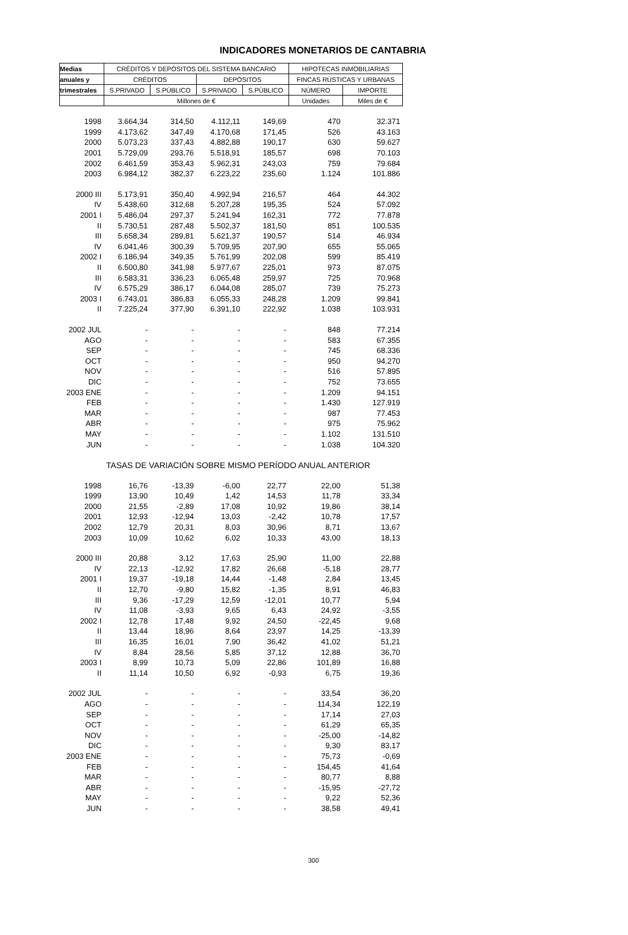INDICADORES MONETARIOS DE CANTABRIA
| Medias | CRÉDITOS Y DEPÓSITOS DEL SISTEMA BANCARIO | | | | HIPOTECAS INMOBILIARIAS | |
| --- | --- | --- | --- | --- | --- | --- |
| anuales y | CRÉDITOS | | DEPÓSITOS | | FINCAS RÚSTICAS Y URBANAS | |
| trimestrales | S.PRIVADO | S.PÚBLICO | S.PRIVADO | S.PÚBLICO | NÚMERO | IMPORTE |
| | Millones de € | | | | Unidades | Miles de € |
| 1998 | 3.664,34 | 314,50 | 4.112,11 | 149,69 | 470 | 32.371 |
| 1999 | 4.173,62 | 347,49 | 4.170,68 | 171,45 | 526 | 43.163 |
| 2000 | 5.073,23 | 337,43 | 4.882,88 | 190,17 | 630 | 59.627 |
| 2001 | 5.729,09 | 293,76 | 5.518,91 | 185,57 | 698 | 70.103 |
| 2002 | 6.461,59 | 353,43 | 5.962,31 | 243,03 | 759 | 79.684 |
| 2003 | 6.984,12 | 382,37 | 6.223,22 | 235,60 | 1.124 | 101.886 |
| 2000 III | 5.173,91 | 350,40 | 4.992,94 | 216,57 | 464 | 44.302 |
| IV | 5.438,60 | 312,68 | 5.207,28 | 195,35 | 524 | 57.092 |
| 2001 I | 5.486,04 | 297,37 | 5.241,94 | 162,31 | 772 | 77.878 |
| II | 5.730,51 | 287,48 | 5.502,37 | 181,50 | 851 | 100.535 |
| III | 5.658,34 | 289,81 | 5.621,37 | 190,57 | 514 | 46.934 |
| IV | 6.041,46 | 300,39 | 5.709,95 | 207,90 | 655 | 55.065 |
| 2002 I | 6.186,94 | 349,35 | 5.761,99 | 202,08 | 599 | 85.419 |
| II | 6.500,80 | 341,98 | 5.977,67 | 225,01 | 973 | 87.075 |
| III | 6.583,31 | 336,23 | 6.065,48 | 259,97 | 725 | 70.968 |
| IV | 6.575,29 | 386,17 | 6.044,08 | 285,07 | 739 | 75.273 |
| 2003 I | 6.743,01 | 386,83 | 6.055,33 | 248,28 | 1.209 | 99.841 |
| II | 7.225,24 | 377,90 | 6.391,10 | 222,92 | 1.038 | 103.931 |
| 2002 JUL | - | - | - | - | 848 | 77.214 |
| AGO | - | - | - | - | 583 | 67.355 |
| SEP | - | - | - | - | 745 | 68.336 |
| OCT | - | - | - | - | 950 | 94.270 |
| NOV | - | - | - | - | 516 | 57.895 |
| DIC | - | - | - | - | 752 | 73.655 |
| 2003 ENE | - | - | - | - | 1.209 | 94.151 |
| FEB | - | - | - | - | 1.430 | 127.919 |
| MAR | - | - | - | - | 987 | 77.453 |
| ABR | - | - | - | - | 975 | 75.962 |
| MAY | - | - | - | - | 1.102 | 131.510 |
| JUN | - | - | - | - | 1.038 | 104.320 |
| | TASAS DE VARIACIÓN SOBRE MISMO PERÍODO ANUAL ANTERIOR | | | | | |
| 1998 | 16,76 | -13,39 | -6,00 | 22,77 | 22,00 | 51,38 |
| 1999 | 13,90 | 10,49 | 1,42 | 14,53 | 11,78 | 33,34 |
| 2000 | 21,55 | -2,89 | 17,08 | 10,92 | 19,86 | 38,14 |
| 2001 | 12,93 | -12,94 | 13,03 | -2,42 | 10,78 | 17,57 |
| 2002 | 12,79 | 20,31 | 8,03 | 30,96 | 8,71 | 13,67 |
| 2003 | 10,09 | 10,62 | 6,02 | 10,33 | 43,00 | 18,13 |
| 2000 III | 20,88 | 3,12 | 17,63 | 25,90 | 11,00 | 22,88 |
| IV | 22,13 | -12,92 | 17,82 | 26,68 | -5,18 | 28,77 |
| 2001 I | 19,37 | -19,18 | 14,44 | -1,48 | 2,84 | 13,45 |
| II | 12,70 | -9,80 | 15,82 | -1,35 | 8,91 | 46,83 |
| III | 9,36 | -17,29 | 12,59 | -12,01 | 10,77 | 5,94 |
| IV | 11,08 | -3,93 | 9,65 | 6,43 | 24,92 | -3,55 |
| 2002 I | 12,78 | 17,48 | 9,92 | 24,50 | -22,45 | 9,68 |
| II | 13,44 | 18,96 | 8,64 | 23,97 | 14,25 | -13,39 |
| III | 16,35 | 16,01 | 7,90 | 36,42 | 41,02 | 51,21 |
| IV | 8,84 | 28,56 | 5,85 | 37,12 | 12,88 | 36,70 |
| 2003 I | 8,99 | 10,73 | 5,09 | 22,86 | 101,89 | 16,88 |
| II | 11,14 | 10,50 | 6,92 | -0,93 | 6,75 | 19,36 |
| 2002 JUL | - | - | - | - | 33,54 | 36,20 |
| AGO | - | - | - | - | 114,34 | 122,19 |
| SEP | - | - | - | - | 17,14 | 27,03 |
| OCT | - | - | - | - | 61,29 | 65,35 |
| NOV | - | - | - | - | -25,00 | -14,82 |
| DIC | - | - | - | - | 9,30 | 83,17 |
| 2003 ENE | - | - | - | - | 75,73 | -0,69 |
| FEB | - | - | - | - | 154,45 | 41,64 |
| MAR | - | - | - | - | 80,77 | 8,88 |
| ABR | - | - | - | - | -15,95 | -27,72 |
| MAY | - | - | - | - | 9,22 | 52,36 |
| JUN | - | - | - | - | 38,58 | 49,41 |
300